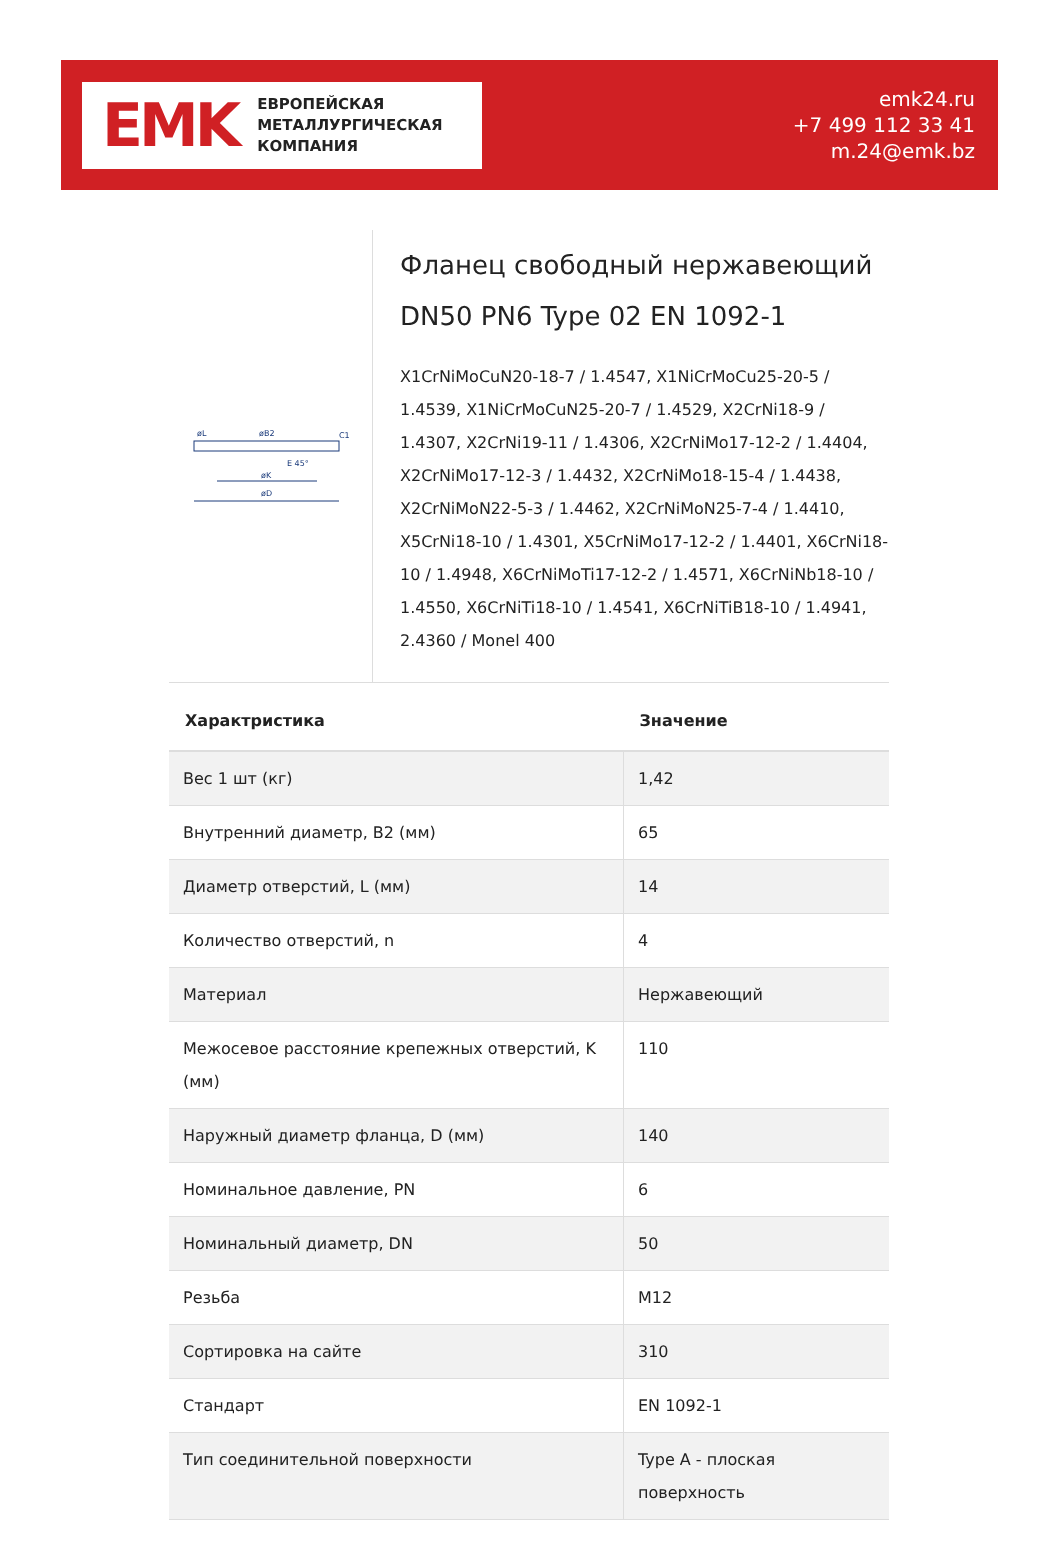EMK
ЕВРОПЕЙСКАЯ
МЕТАЛЛУРГИЧЕСКАЯ
КОМПАНИЯ
emk24.ru
+7 499 112 33 41
m.24@emk.bz
E 45°
øK
øD
øB2
øL
C1
Фланец свободный нержавеющий DN50 PN6 Type 02 EN 1092-1
X1CrNiMoCuN20-18-7 / 1.4547, X1NiCrMoCu25-20-5 / 1.4539, X1NiCrMoCuN25-20-7 / 1.4529, X2CrNi18-9 / 1.4307, X2CrNi19-11 / 1.4306, X2CrNiMo17-12-2 / 1.4404, X2CrNiMo17-12-3 / 1.4432, X2CrNiMo18-15-4 / 1.4438, X2CrNiMoN22-5-3 / 1.4462, X2CrNiMoN25-7-4 / 1.4410, X5CrNi18-10 / 1.4301, X5CrNiMo17-12-2 / 1.4401, X6CrNi18-10 / 1.4948, X6CrNiMoTi17-12-2 / 1.4571, X6CrNiNb18-10 / 1.4550, X6CrNiTi18-10 / 1.4541, X6CrNiTiB18-10 / 1.4941, 2.4360 / Monel 400
| Характристика | Значение |
| --- | --- |
| Вес 1 шт (кг) | 1,42 |
| Внутренний диаметр, B2 (мм) | 65 |
| Диаметр отверстий, L (мм) | 14 |
| Количество отверстий, n | 4 |
| Материал | Нержавеющий |
| Межосевое расстояние крепежных отверстий, K (мм) | 110 |
| Наружный диаметр фланца, D (мм) | 140 |
| Номинальное давление, PN | 6 |
| Номинальный диаметр, DN | 50 |
| Резьба | M12 |
| Сортировка на сайте | 310 |
| Стандарт | EN 1092-1 |
| Тип соединительной поверхности | Type A - плоская поверхность |